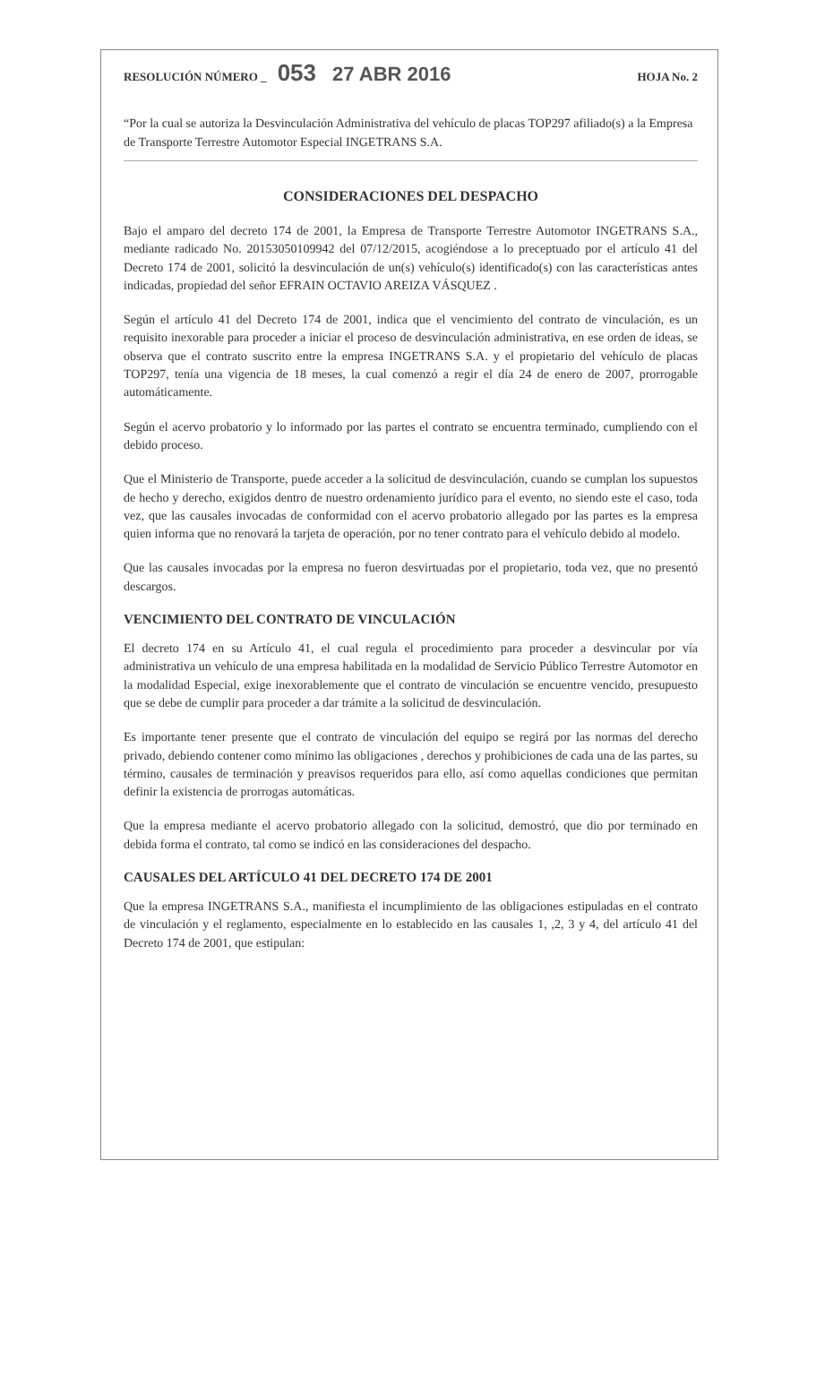RESOLUCIÓN NÚMERO _ 053 27 ABR 2016 HOJA No. 2
“Por la cual se autoriza la Desvinculación Administrativa del vehículo de placas TOP297 afiliado(s) a la Empresa de Transporte Terrestre Automotor Especial INGETRANS S.A.
CONSIDERACIONES DEL DESPACHO
Bajo el amparo del decreto 174 de 2001, la Empresa de Transporte Terrestre Automotor INGETRANS S.A., mediante radicado No. 20153050109942 del 07/12/2015, acogiéndose a lo preceptuado por el artículo 41 del Decreto 174 de 2001, solicitó la desvinculación de un(s) vehículo(s) identificado(s) con las características antes indicadas, propiedad del señor EFRAIN OCTAVIO AREIZA VÁSQUEZ .
Según el artículo 41 del Decreto 174 de 2001, indica que el vencimiento del contrato de vinculación, es un requisito inexorable para proceder a iniciar el proceso de desvinculación administrativa, en ese orden de ideas, se observa que el contrato suscrito entre la empresa INGETRANS S.A. y el propietario del vehículo de placas TOP297, tenía una vigencia de 18 meses, la cual comenzó a regir el día 24 de enero de 2007, prorrogable automáticamente.
Según el acervo probatorio y lo informado por las partes el contrato se encuentra terminado, cumpliendo con el debido proceso.
Que el Ministerio de Transporte, puede acceder a la solicitud de desvinculación, cuando se cumplan los supuestos de hecho y derecho, exigidos dentro de nuestro ordenamiento jurídico para el evento, no siendo este el caso, toda vez, que las causales invocadas de conformidad con el acervo probatorio allegado por las partes es la empresa quien informa que no renovará la tarjeta de operación, por no tener contrato para el vehículo debido al modelo.
Que las causales invocadas por la empresa no fueron desvirtuadas por el propietario, toda vez, que no presentó descargos.
VENCIMIENTO DEL CONTRATO DE VINCULACIÓN
El decreto 174 en su Artículo 41, el cual regula el procedimiento para proceder a desvincular por vía administrativa un vehículo de una empresa habilitada en la modalidad de Servicio Público Terrestre Automotor en la modalidad Especial, exige inexorablemente que el contrato de vinculación se encuentre vencido, presupuesto que se debe de cumplir para proceder a dar trámite a la solicitud de desvinculación.
Es importante tener presente que el contrato de vinculación del equipo se regirá por las normas del derecho privado, debiendo contener como mínimo las obligaciones , derechos y prohibiciones de cada una de las partes, su término, causales de terminación y preavisos requeridos para ello, así como aquellas condiciones que permitan definir la existencia de prorrogas automáticas.
Que la empresa mediante el acervo probatorio allegado con la solicitud, demostró, que dio por terminado en debida forma el contrato, tal como se indicó en las consideraciones del despacho.
CAUSALES DEL ARTÍCULO 41 DEL DECRETO 174 DE 2001
Que la empresa INGETRANS S.A., manifiesta el incumplimiento de las obligaciones estipuladas en el contrato de vinculación y el reglamento, especialmente en lo establecido en las causales 1, ,2, 3 y 4, del artículo 41 del Decreto 174 de 2001, que estipulan: